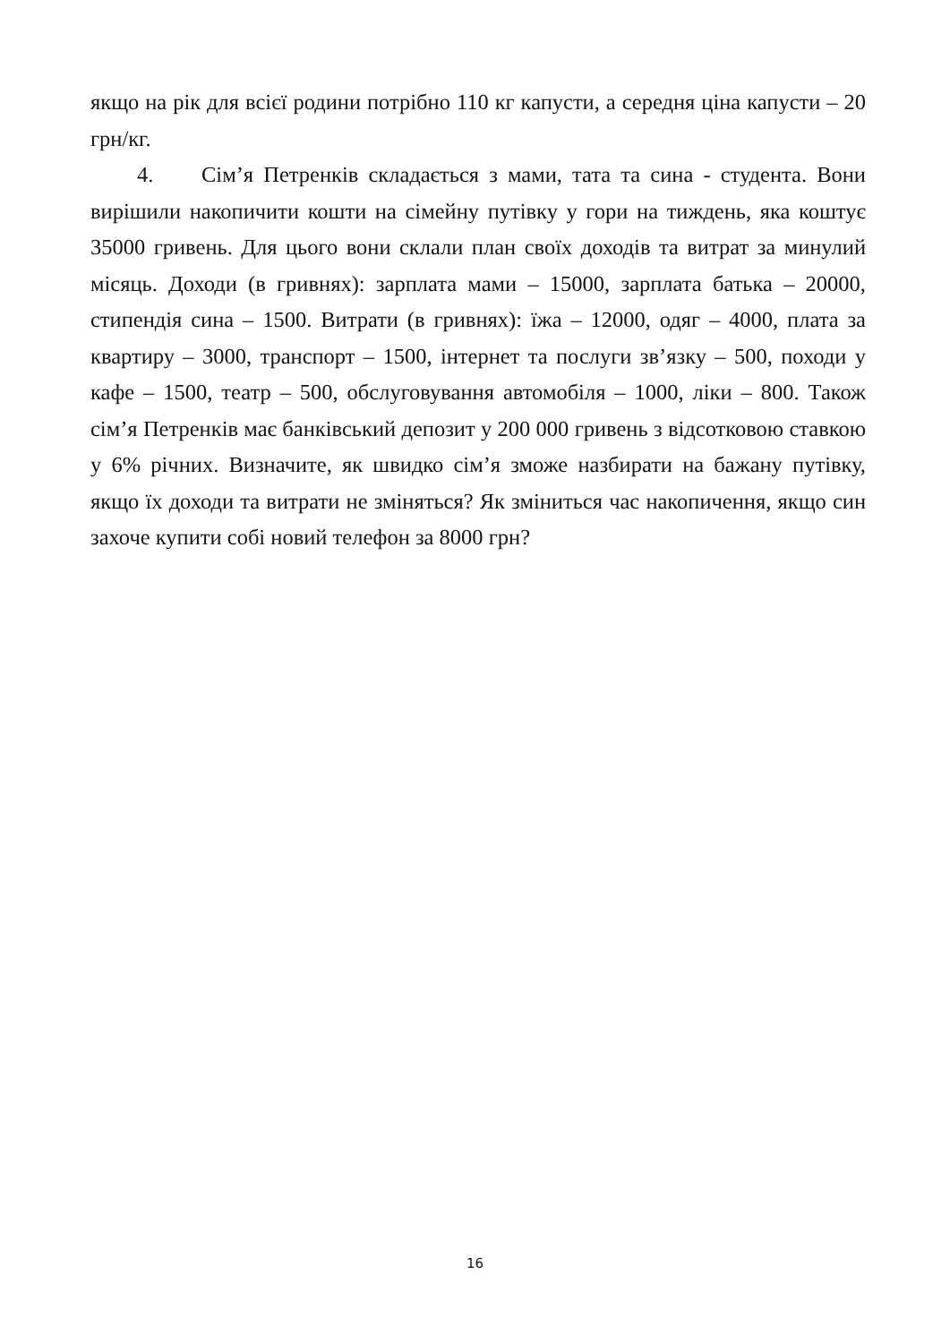якщо на рік для всієї родини потрібно 110 кг капусти, а середня ціна капусти – 20 грн/кг.
4. Сім’я Петренків складається з мами, тата та сина - студента. Вони вирішили накопичити кошти на сімейну путівку у гори на тиждень, яка коштує 35000 гривень. Для цього вони склали план своїх доходів та витрат за минулий місяць. Доходи (в гривнях): зарплата мами – 15000, зарплата батька – 20000, стипендія сина – 1500. Витрати (в гривнях): їжа – 12000, одяг – 4000, плата за квартиру – 3000, транспорт – 1500, інтернет та послуги зв’язку – 500, походи у кафе – 1500, театр – 500, обслуговування автомобіля – 1000, ліки – 800. Також сім’я Петренків має банківський депозит у 200 000 гривень з відсотковою ставкою у 6% річних. Визначите, як швидко сім’я зможе назбирати на бажану путівку, якщо їх доходи та витрати не зміняться? Як зміниться час накопичення, якщо син захоче купити собі новий телефон за 8000 грн?
16